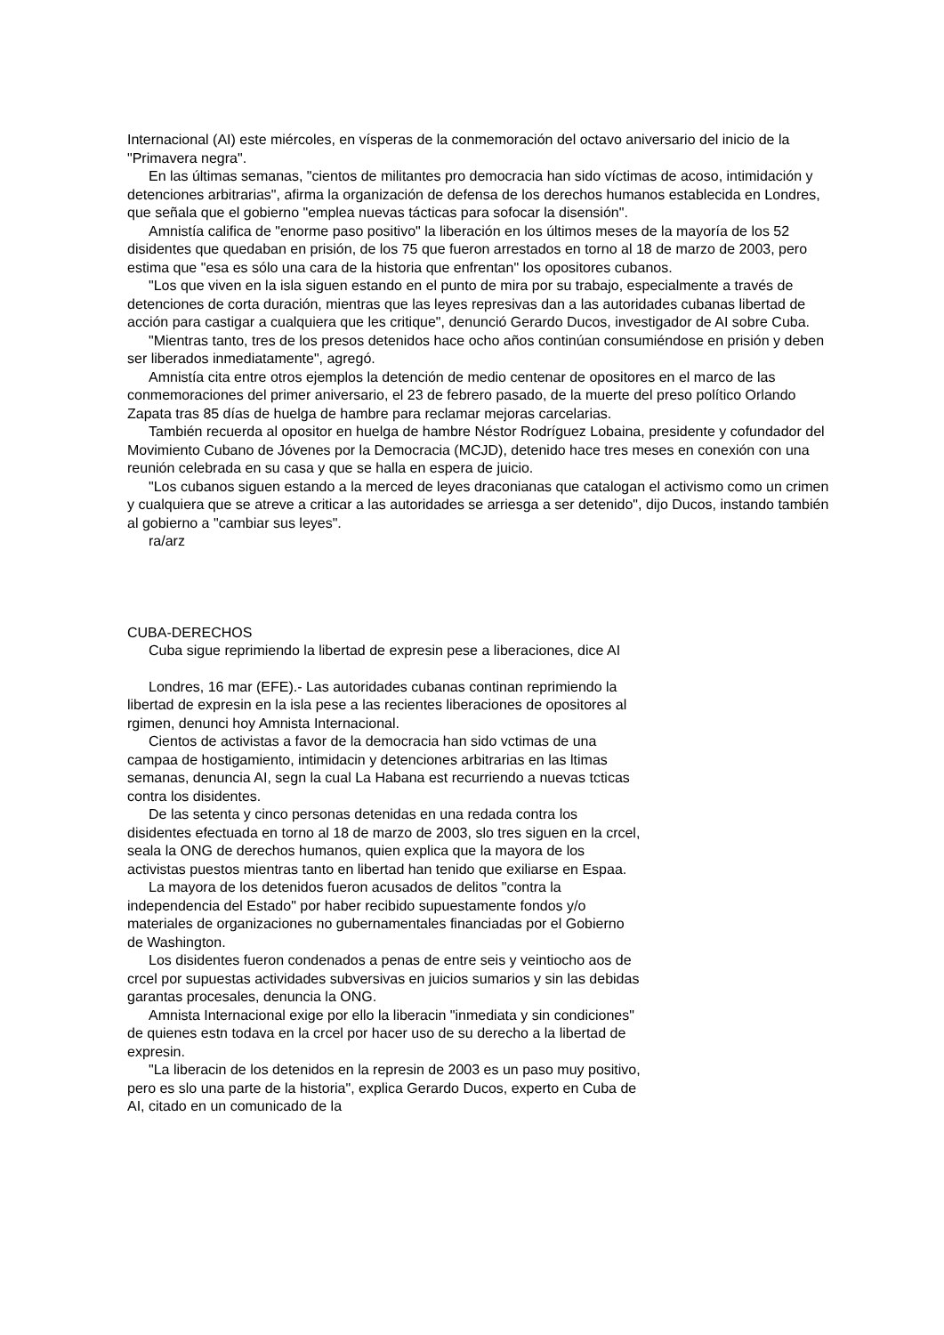Internacional (AI) este miércoles, en vísperas de la conmemoración del octavo aniversario del inicio de la "Primavera negra".
En las últimas semanas, "cientos de militantes pro democracia han sido víctimas de acoso, intimidación y detenciones arbitrarias", afirma la organización de defensa de los derechos humanos establecida en Londres, que señala que el gobierno "emplea nuevas tácticas para sofocar la disensión".
Amnistía califica de "enorme paso positivo" la liberación en los últimos meses de la mayoría de los 52 disidentes que quedaban en prisión, de los 75 que fueron arrestados en torno al 18 de marzo de 2003, pero estima que "esa es sólo una cara de la historia que enfrentan" los opositores cubanos.
"Los que viven en la isla siguen estando en el punto de mira por su trabajo, especialmente a través de detenciones de corta duración, mientras que las leyes represivas dan a las autoridades cubanas libertad de acción para castigar a cualquiera que les critique", denunció Gerardo Ducos, investigador de AI sobre Cuba.
"Mientras tanto, tres de los presos detenidos hace ocho años continúan consumiéndose en prisión y deben ser liberados inmediatamente", agregó.
Amnistía cita entre otros ejemplos la detención de medio centenar de opositores en el marco de las conmemoraciones del primer aniversario, el 23 de febrero pasado, de la muerte del preso político Orlando Zapata tras 85 días de huelga de hambre para reclamar mejoras carcelarias.
También recuerda al opositor en huelga de hambre Néstor Rodríguez Lobaina, presidente y cofundador del Movimiento Cubano de Jóvenes por la Democracia (MCJD), detenido hace tres meses en conexión con una reunión celebrada en su casa y que se halla en espera de juicio.
"Los cubanos siguen estando a la merced de leyes draconianas que catalogan el activismo como un crimen y cualquiera que se atreve a criticar a las autoridades se arriesga a ser detenido", dijo Ducos, instando también al gobierno a "cambiar sus leyes".
ra/arz
CUBA-DERECHOS
Cuba sigue reprimiendo la libertad de expresin pese a liberaciones, dice AI
Londres, 16 mar (EFE).- Las autoridades cubanas continan reprimiendo la libertad de expresin en la isla pese a las recientes liberaciones de opositores al rgimen, denunci hoy Amnista Internacional.
Cientos de activistas a favor de la democracia han sido vctimas de una campaa de hostigamiento, intimidacin y detenciones arbitrarias en las ltimas semanas, denuncia AI, segn la cual La Habana est recurriendo a nuevas tcticas contra los disidentes.
De las setenta y cinco personas detenidas en una redada contra los disidentes efectuada en torno al 18 de marzo de 2003, slo tres siguen en la crcel, seala la ONG de derechos humanos, quien explica que la mayora de los activistas puestos mientras tanto en libertad han tenido que exiliarse en Espaa.
La mayora de los detenidos fueron acusados de delitos "contra la independencia del Estado" por haber recibido supuestamente fondos y/o materiales de organizaciones no gubernamentales financiadas por el Gobierno de Washington.
Los disidentes fueron condenados a penas de entre seis y veintiocho aos de crcel por supuestas actividades subversivas en juicios sumarios y sin las debidas garantas procesales, denuncia la ONG.
Amnista Internacional exige por ello la liberacin "inmediata y sin condiciones" de quienes estn todava en la crcel por hacer uso de su derecho a la libertad de expresin.
"La liberacin de los detenidos en la represin de 2003 es un paso muy positivo, pero es slo una parte de la historia", explica Gerardo Ducos, experto en Cuba de AI, citado en un comunicado de la